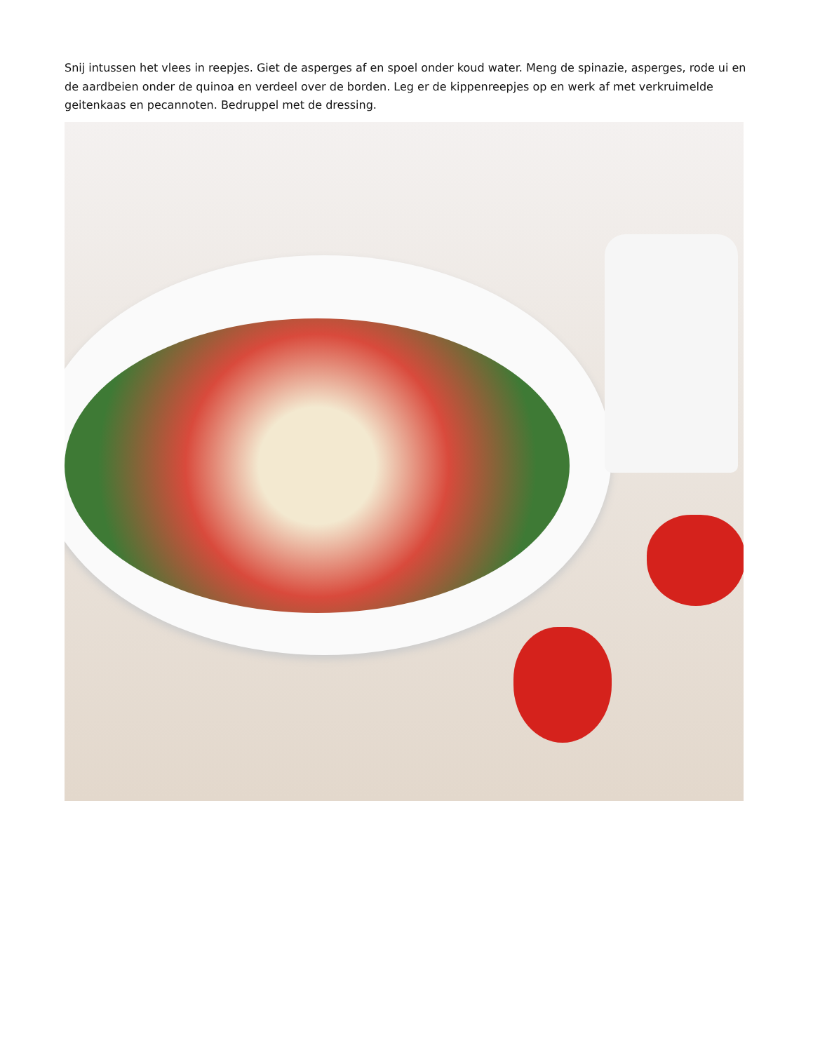Snij intussen het vlees in reepjes. Giet de asperges af en spoel onder koud water. Meng de spinazie, asperges, rode ui en de aardbeien onder de quinoa en verdeel over de borden. Leg er de kippenreepjes op en werk af met verkruimelde geitenkaas en pecannoten. Bedruppel met de dressing.